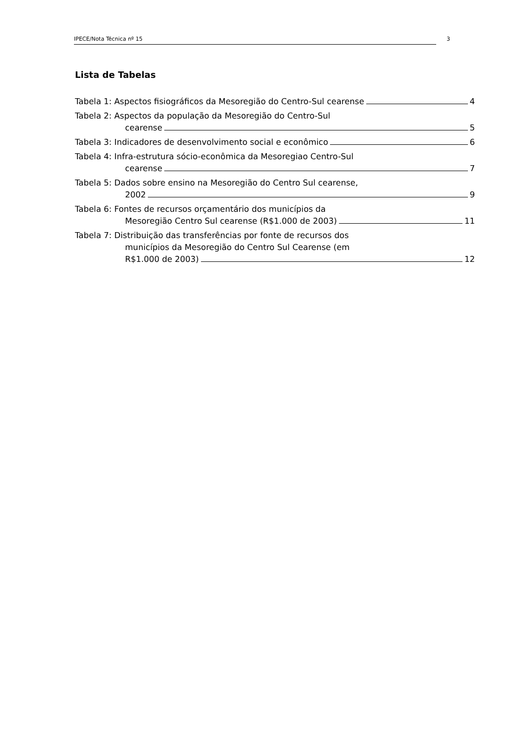IPECE/Nota Técnica nº 15 3
Lista de Tabelas
Tabela 1: Aspectos fisiográficos da Mesoregião do Centro-Sul cearense 4
Tabela 2: Aspectos da população da Mesoregião do Centro-Sul
cearense 5
Tabela 3: Indicadores de desenvolvimento social e econômico 6
Tabela 4: Infra-estrutura sócio-econômica da Mesoregiao Centro-Sul
cearense 7
Tabela 5: Dados sobre ensino na Mesoregião do Centro Sul cearense,
2002 9
Tabela 6: Fontes de recursos orçamentário dos municípios da
Mesoregião Centro Sul cearense (R$1.000 de 2003) 11
Tabela 7: Distribuição das transferências por fonte de recursos dos
municípios da Mesoregião do Centro Sul Cearense (em
R$1.000 de 2003) 12